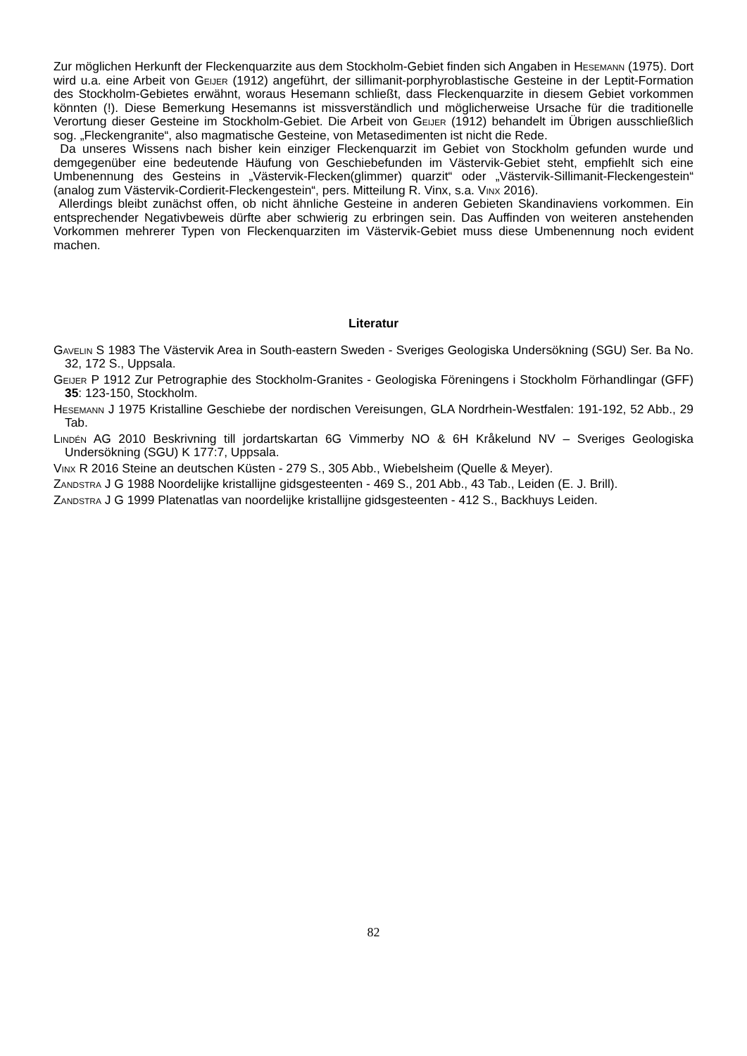Zur möglichen Herkunft der Fleckenquarzite aus dem Stockholm-Gebiet finden sich Angaben in Hesemann (1975). Dort wird u.a. eine Arbeit von Geijer (1912) angeführt, der sillimanit-porphyroblastische Gesteine in der Leptit-Formation des Stockholm-Gebietes erwähnt, woraus Hesemann schließt, dass Fleckenquarzite in diesem Gebiet vorkommen könnten (!). Diese Bemerkung Hesemanns ist missverständlich und möglicherweise Ursache für die traditionelle Verortung dieser Gesteine im Stockholm-Gebiet. Die Arbeit von Geijer (1912) behandelt im Übrigen ausschließlich sog. „Fleckengranite“, also magmatische Gesteine, von Metasedimenten ist nicht die Rede.
Da unseres Wissens nach bisher kein einziger Fleckenquarzit im Gebiet von Stockholm gefunden wurde und demgegenüber eine bedeutende Häufung von Geschiebefunden im Västervik-Gebiet steht, empfiehlt sich eine Umbenennung des Gesteins in „Västervik-Flecken(glimmer) quarzit“ oder „Västervik-Sillimanit-Fleckengestein“ (analog zum Västervik-Cordierit-Fleckengestein“, pers. Mitteilung R. Vinx, s.a. Vinx 2016).
Allerdings bleibt zunächst offen, ob nicht ähnliche Gesteine in anderen Gebieten Skandinaviens vorkommen. Ein entsprechender Negativbeweis dürfte aber schwierig zu erbringen sein. Das Auffinden von weiteren anstehenden Vorkommen mehrerer Typen von Fleckenquarziten im Västervik-Gebiet muss diese Umbenennung noch evident machen.
Literatur
Gavelin S 1983 The Västervik Area in South-eastern Sweden - Sveriges Geologiska Undersökning (SGU) Ser. Ba No. 32, 172 S., Uppsala.
Geijer P 1912 Zur Petrographie des Stockholm-Granites - Geologiska Föreningens i Stockholm Förhandlingar (GFF) 35: 123-150, Stockholm.
Hesemann J 1975 Kristalline Geschiebe der nordischen Vereisungen, GLA Nordrhein-Westfalen: 191-192, 52 Abb., 29 Tab.
Lindén AG 2010 Beskrivning till jordartskartan 6G Vimmerby NO & 6H Kråkelund NV – Sveriges Geologiska Undersökning (SGU) K 177:7, Uppsala.
Vinx R 2016 Steine an deutschen Küsten - 279 S., 305 Abb., Wiebelsheim (Quelle & Meyer).
Zandstra J G 1988 Noordelijke kristallijne gidsgesteenten - 469 S., 201 Abb., 43 Tab., Leiden (E. J. Brill).
Zandstra J G 1999 Platenatlas van noordelijke kristallijne gidsgesteenten - 412 S., Backhuys Leiden.
82